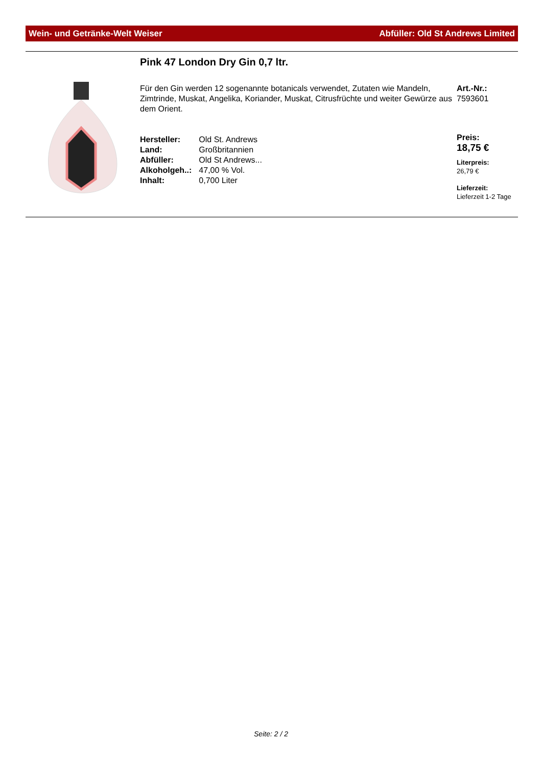Wein- und Getränke-Welt Weiser Abfüller: Old St Andrews Limited
Pink 47 London Dry Gin 0,7 ltr.
Für den Gin werden 12 sogenannte botanicals verwendet, Zutaten wie Mandeln, Zimtrinde, Muskat, Angelika, Koriander, Muskat, Citrusfrüchte und weiter Gewürze aus dem Orient.
| Hersteller: | Old St. Andrews |
| Land: | Großbritannien |
| Abfüller: | Old St Andrews... |
| Alkoholgeh..: | 47,00 % Vol. |
| Inhalt: | 0,700 Liter |
Art.-Nr.:
7593601
Preis:
18,75 €
Literpreis:
26,79 €
Lieferzeit:
Lieferzeit 1-2 Tage
Seite: 2 / 2